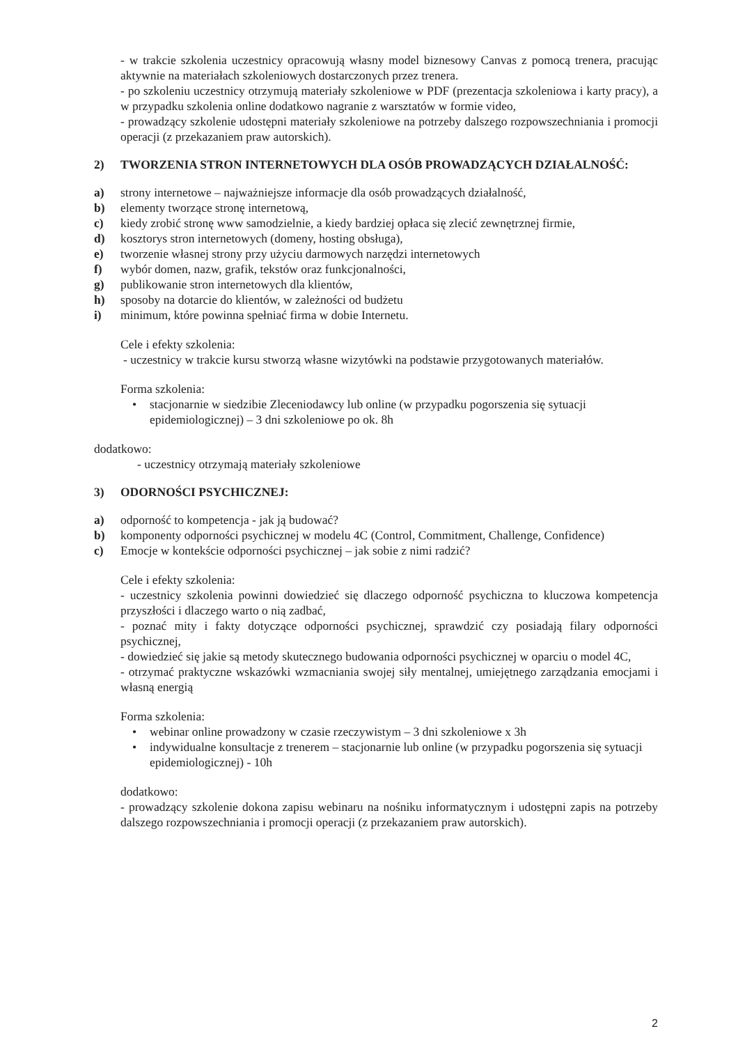- w trakcie szkolenia uczestnicy opracowują własny model biznesowy Canvas z pomocą trenera, pracując aktywnie na materiałach szkoleniowych dostarczonych przez trenera.
- po szkoleniu uczestnicy otrzymują materiały szkoleniowe w PDF (prezentacja szkoleniowa i karty pracy), a w przypadku szkolenia online dodatkowo nagranie z warsztatów w formie video,
- prowadzący szkolenie udostępni materiały szkoleniowe na potrzeby dalszego rozpowszechniania i promocji operacji (z przekazaniem praw autorskich).
2) TWORZENIA STRON INTERNETOWYCH DLA OSÓB PROWADZĄCYCH DZIAŁALNOŚĆ:
a) strony internetowe – najważniejsze informacje dla osób prowadzących działalność,
b) elementy tworzące stronę internetową,
c) kiedy zrobić stronę www samodzielnie, a kiedy bardziej opłaca się zlecić zewnętrznej firmie,
d) kosztorys stron internetowych (domeny, hosting obsługa),
e) tworzenie własnej strony przy użyciu darmowych narzędzi internetowych
f) wybór domen, nazw, grafik, tekstów oraz funkcjonalności,
g) publikowanie stron internetowych dla klientów,
h) sposoby na dotarcie do klientów, w zależności od budżetu
i) minimum, które powinna spełniać firma w dobie Internetu.
Cele i efekty szkolenia:
- uczestnicy w trakcie kursu stworzą własne wizytówki na podstawie przygotowanych materiałów.
Forma szkolenia:
• stacjonarnie w siedzibie Zleceniodawcy lub online (w przypadku pogorszenia się sytuacji epidemiologicznej) – 3 dni szkoleniowe po ok. 8h
dodatkowo:
- uczestnicy otrzymają materiały szkoleniowe
3) ODORNOŚCI PSYCHICZNEJ:
a) odporność to kompetencja - jak ją budować?
b) komponenty odporności psychicznej w modelu 4C (Control, Commitment, Challenge, Confidence)
c) Emocje w kontekście odporności psychicznej – jak sobie z nimi radzić?
Cele i efekty szkolenia:
- uczestnicy szkolenia powinni dowiedzieć się dlaczego odporność psychiczna to kluczowa kompetencja przyszłości i dlaczego warto o nią zadbać,
- poznać mity i fakty dotyczące odporności psychicznej, sprawdzić czy posiadają filary odporności psychicznej,
- dowiedzieć się jakie są metody skutecznego budowania odporności psychicznej w oparciu o model 4C,
- otrzymać praktyczne wskazówki wzmacniania swojej siły mentalnej, umiejętnego zarządzania emocjami i własną energią
Forma szkolenia:
• webinar online prowadzony w czasie rzeczywistym – 3 dni szkoleniowe x 3h
• indywidualne konsultacje z trenerem – stacjonarnie lub online (w przypadku pogorszenia się sytuacji epidemiologicznej) - 10h
dodatkowo:
- prowadzący szkolenie dokona zapisu webinaru na nośniku informatycznym i udostępni zapis na potrzeby dalszego rozpowszechniania i promocji operacji (z przekazaniem praw autorskich).
2